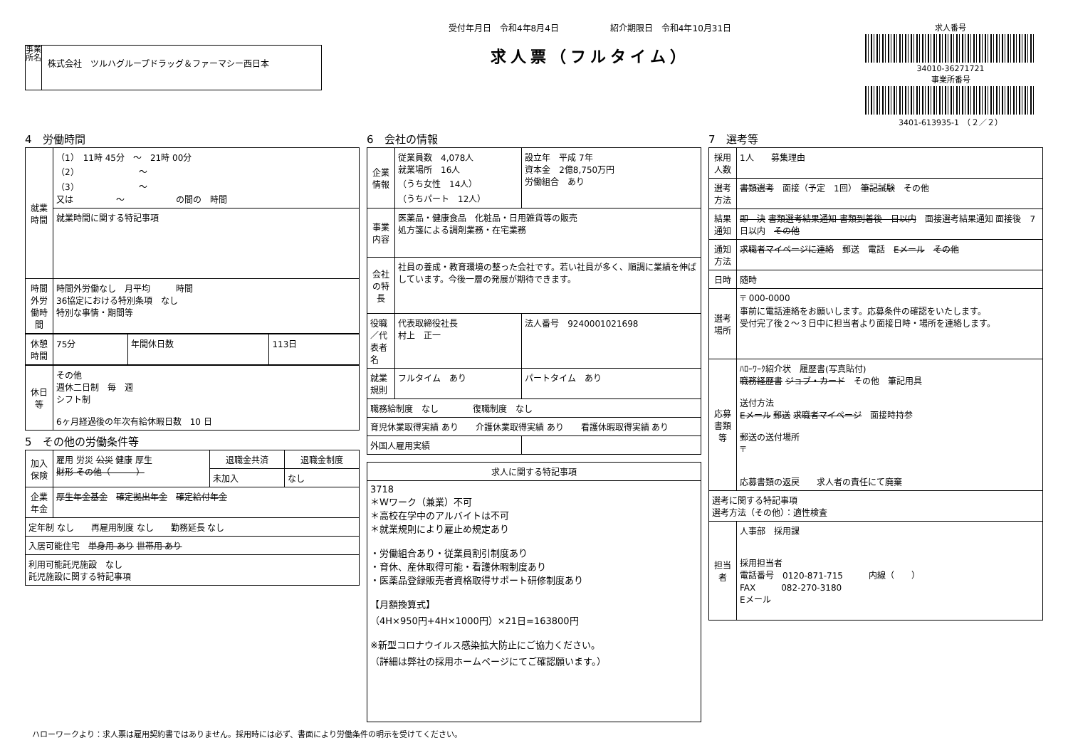事業所名
株式会社　ツルハグループドラッグ＆ファーマシー西日本
受付年月日　令和4年8月4日　　　　　　紹介期限日　令和4年10月31日
求人票（フルタイム）
求人番号
34010-36271721
事業所番号
3401-613935-1　（２／２）
4　労働時間
| 就業時間 | （1） 11時 45分 ～ 21時 00分 （2） ～ （3） ～ 又は ～ の間の 時間 |
| | 就業時間に関する特記事項 |
| 時間外労働時間 | 時間外労働なし 月平均 時間 36協定における特別条項 なし 特別な事情・期間等 |
| 休憩時間 | 75分 | 年間休日数 | 113日 |
| 休日等 | その他 週休二日制 毎 週 シフト制 6ヶ月経過後の年次有給休暇日数 10 日 |
5　その他の労働条件等
| 加入保険 | 雇用 労災 公災 健康 厚生 財形 その他（ ） | 退職金共済 | 退職金制度 |
| | | 未加入 | なし |
| 企業年金 | 厚生年金基金 確定拠出年金 確定給付年金 | | |
| 定年制 なし 再雇用制度 なし 勤務延長 なし | | | |
| 入居可能住宅 単身用 あり 世帯用 あり | | | |
| 利用可能託児施設 なし 託児施設に関する特記事項 | | | |
6　会社の情報
| 企業情報 | 従業員数 4,078人 就業場所 16人 （うち女性 14人） （うちパート 12人） | 設立年 平成 7年 資本金 2億8,750万円 労働組合 あり |
| 事業内容 | 医薬品・健康食品 化粧品・日用雑貨等の販売 処方箋による調剤業務・在宅業務 | |
| 会社の特長 | 社員の養成・教育環境の整った会社です。若い社員が多く、順調に業績を伸ばしています。今後一層の発展が期待できます。 | |
| 役職／代表者名 | 代表取締役社長 村上 正一 | 法人番号 9240001021698 |
| 就業規則 | フルタイム あり | パートタイム あり |
| 職務給制度 なし 復職制度 なし | | |
| 育児休業取得実績 あり 介護休業取得実績 あり 看護休暇取得実績 あり | | |
| 外国人雇用実績 | | |
| 求人に関する特記事項 |
| --- |
| 3718 ＊Wワーク（兼業）不可 ＊高校在学中のアルバイトは不可 ＊就業規則により雇止め規定あり ・労働組合あり・従業員割引制度あり ・育休、産休取得可能・看護休暇制度あり ・医薬品登録販売者資格取得サポート研修制度あり 【月額換算式】 （4H×950円+4H×1000円）×21日=163800円 ※新型コロナウイルス感染拡大防止にご協力ください。 （詳細は弊社の採用ホームページにてご確認願います。） |
7　選考等
| 採用人数 | 1人 募集理由 |
| 選考方法 | 書類選考 面接（予定 1回） 筆記試験 その他 |
| 結果通知 | 即 決 書類選考結果通知 書類到着後 日以内 面接選考結果通知 面接後 7日以内 その他 |
| 通知方法 | 求職者マイページに連絡 郵送 電話 Eメール その他 |
| 日時 | 随時 |
| 選考場所 | 〒 000-0000 事前に電話連絡をお願いします。応募条件の確認をいたします。 受付完了後２～３日中に担当者より面接日時・場所を連絡します。 |
| 応募書類等 | ﾊﾛｰﾜｰｸ紹介状 履歴書(写真貼付) 職務経歴書 ジョブ・カード その他 筆記用具 送付方法 Eメール 郵送 求職者マイページ 面接時持参 郵送の送付場所 〒 応募書類の返戻 求人者の責任にて廃棄 |
| 選考に関する特記事項 選考方法（その他）：適性検査 | |
| 担当者 | 人事部 採用課 採用担当者 電話番号 0120-871-715 内線（ ） FAX 082-270-3180 Eメール |
ハローワークより：求人票は雇用契約書ではありません。採用時には必ず、書面により労働条件の明示を受けてください。